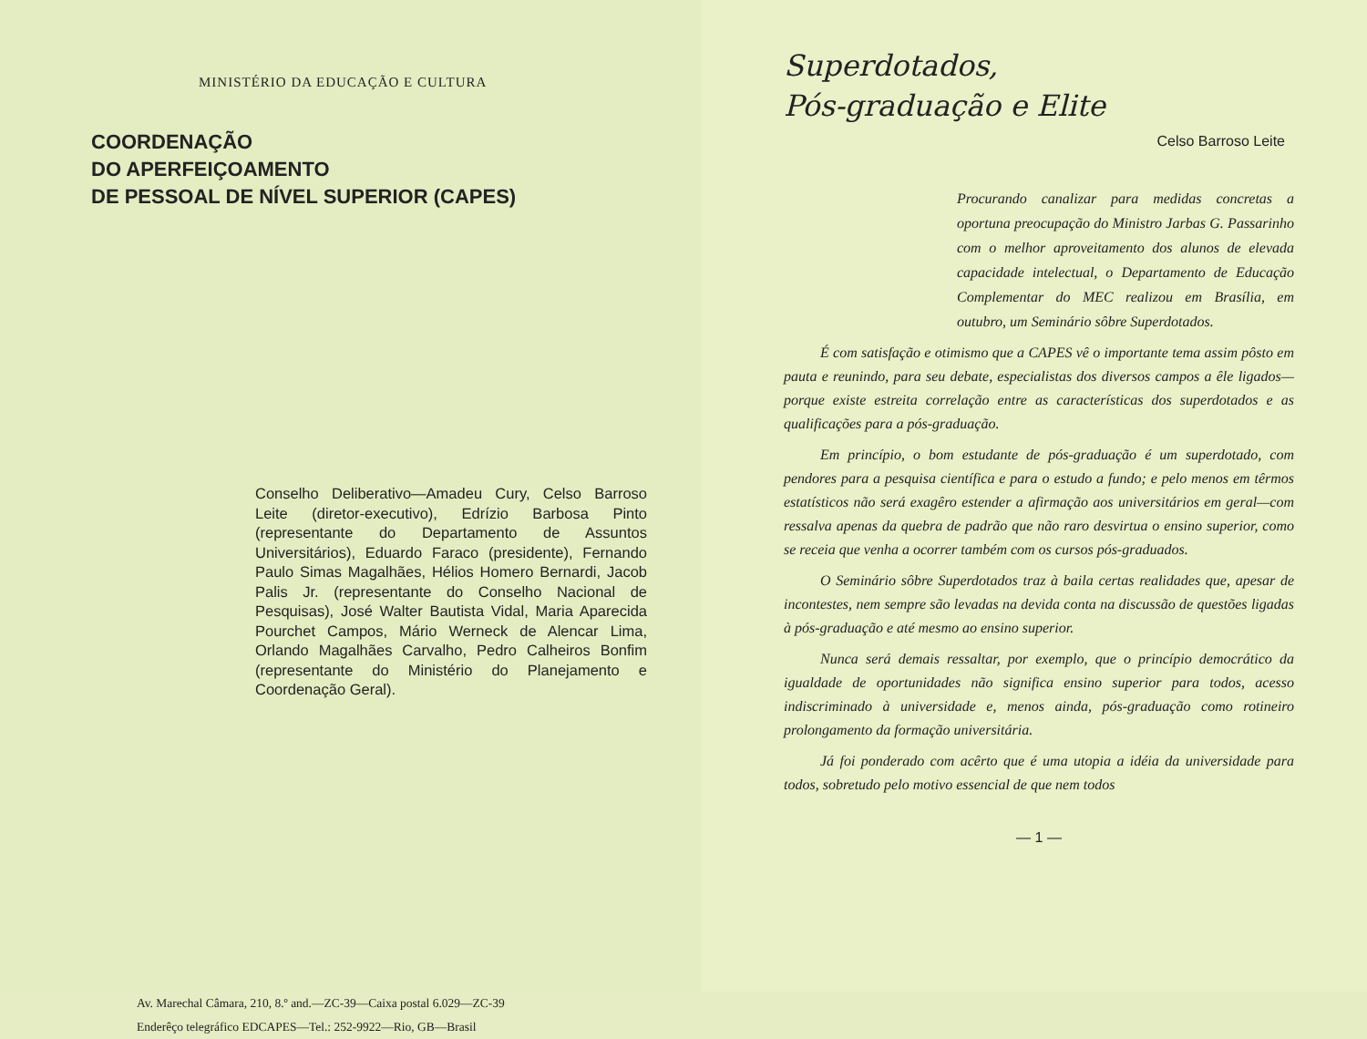MINISTÉRIO DA EDUCAÇÃO E CULTURA
COORDENAÇÃO
DO APERFEIÇOAMENTO
DE PESSOAL DE NÍVEL SUPERIOR (CAPES)
Conselho Deliberativo—Amadeu Cury, Celso Barroso Leite (diretor-executivo), Edrízio Barbosa Pinto (representante do Departamento de Assuntos Universitários), Eduardo Faraco (presidente), Fernando Paulo Simas Magalhães, Hélios Homero Bernardi, Jacob Palis Jr. (representante do Conselho Nacional de Pesquisas), José Walter Bautista Vidal, Maria Aparecida Pourchet Campos, Mário Werneck de Alencar Lima, Orlando Magalhães Carvalho, Pedro Calheiros Bonfim (representante do Ministério do Planejamento e Coordenação Geral).
Av. Marechal Câmara, 210, 8.º and.—ZC-39—Caixa postal 6.029—ZC-39
Enderêço telegráfico EDCAPES—Tel.: 252-9922—Rio, GB—Brasil
Superdotados,
Pós-graduação e Elite
Celso Barroso Leite
Procurando canalizar para medidas concretas a oportuna preocupação do Ministro Jarbas G. Passarinho com o melhor aproveitamento dos alunos de elevada capacidade intelectual, o Departamento de Educação Complementar do MEC realizou em Brasília, em outubro, um Seminário sôbre Superdotados.
É com satisfação e otimismo que a CAPES vê o importante tema assim pôsto em pauta e reunindo, para seu debate, especialistas dos diversos campos a êle ligados—porque existe estreita correlação entre as características dos superdotados e as qualificações para a pós-graduação.
Em princípio, o bom estudante de pós-graduação é um superdotado, com pendores para a pesquisa científica e para o estudo a fundo; e pelo menos em têrmos estatísticos não será exagêro estender a afirmação aos universitários em geral—com ressalva apenas da quebra de padrão que não raro desvirtua o ensino superior, como se receia que venha a ocorrer também com os cursos pós-graduados.
O Seminário sôbre Superdotados traz à baila certas realidades que, apesar de incontestes, nem sempre são levadas na devida conta na discussão de questões ligadas à pós-graduação e até mesmo ao ensino superior.
Nunca será demais ressaltar, por exemplo, que o princípio democrático da igualdade de oportunidades não significa ensino superior para todos, acesso indiscriminado à universidade e, menos ainda, pós-graduação como rotineiro prolongamento da formação universitária.
Já foi ponderado com acêrto que é uma utopia a idéia da universidade para todos, sobretudo pelo motivo essencial de que nem todos
— 1 —